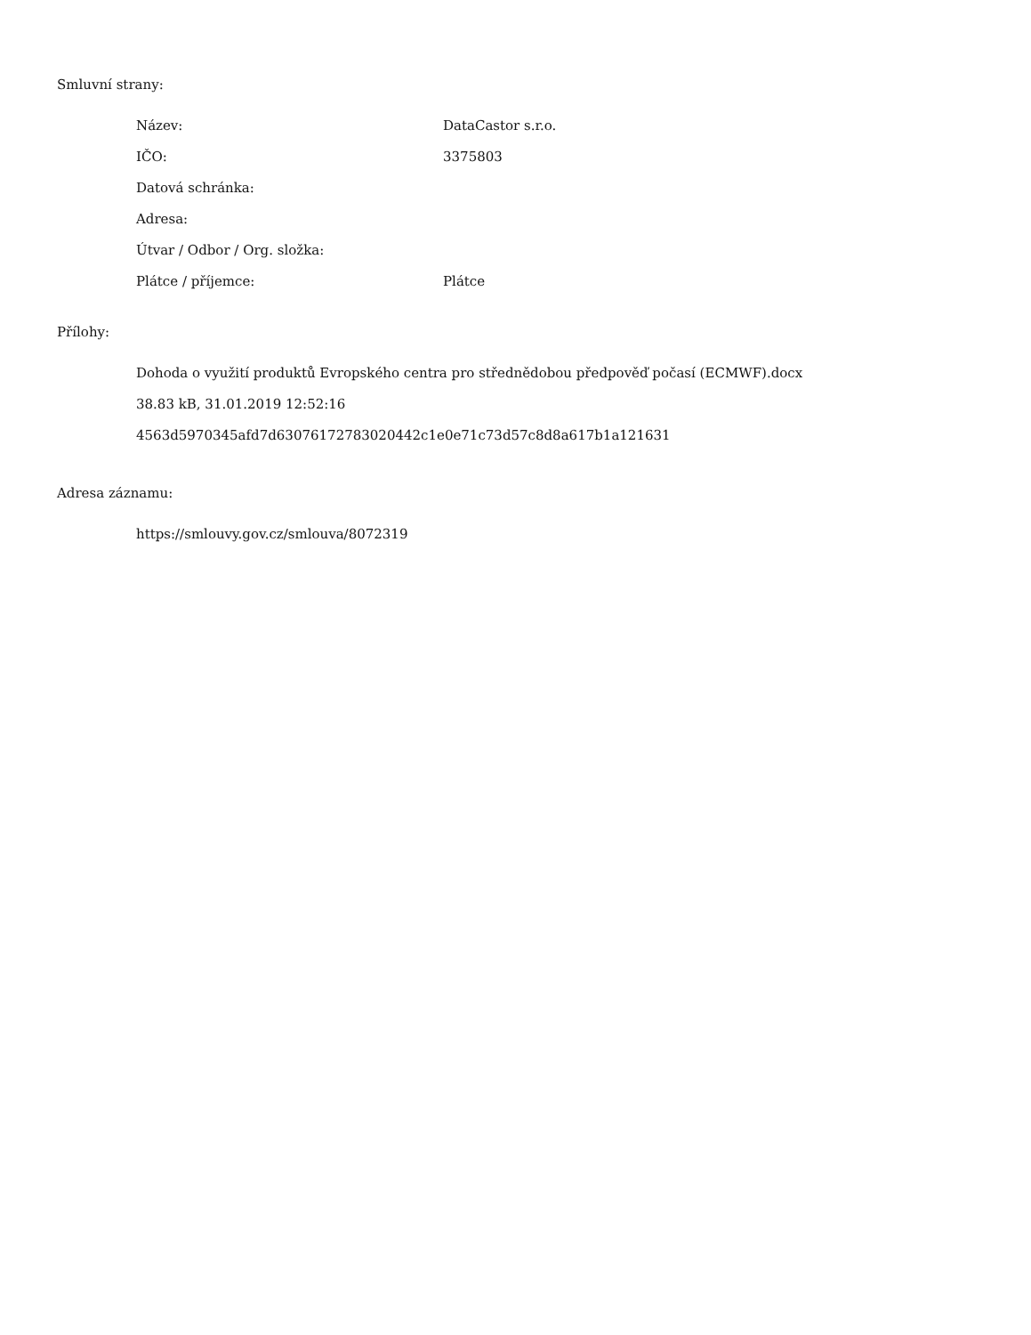Smluvní strany:
| Název: | DataCastor s.r.o. |
| IČO: | 3375803 |
| Datová schránka: | |
| Adresa: | |
| Útvar / Odbor / Org. složka: | |
| Plátce / příjemce: | Plátce |
Přílohy:
Dohoda o využití produktů Evropského centra pro střednědobou předpověď počasí (ECMWF).docx
38.83 kB, 31.01.2019 12:52:16
4563d5970345afd7d63076172783020442c1e0e71c73d57c8d8a617b1a121631
Adresa záznamu:
https://smlouvy.gov.cz/smlouva/8072319